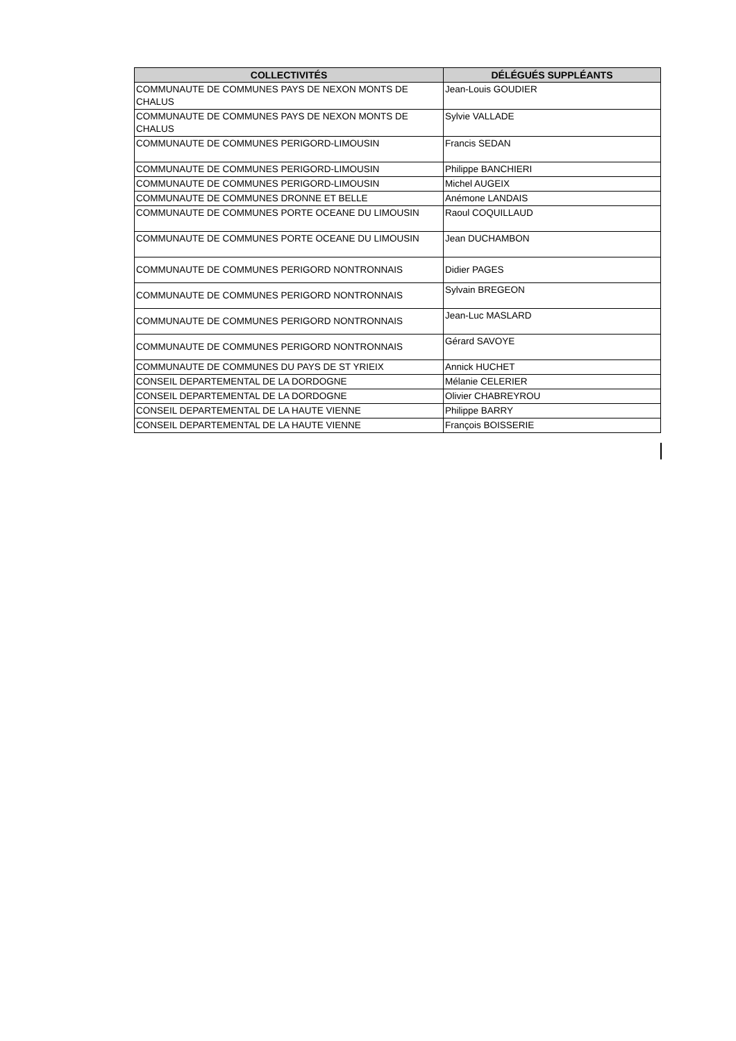| COLLECTIVITÉS | DÉLÉGUÉS SUPPLÉANTS |
| --- | --- |
| COMMUNAUTE DE COMMUNES PAYS DE NEXON MONTS DE CHALUS | Jean-Louis GOUDIER |
| COMMUNAUTE DE COMMUNES PAYS DE NEXON MONTS DE CHALUS | Sylvie VALLADE |
| COMMUNAUTE DE COMMUNES PERIGORD-LIMOUSIN | Francis SEDAN |
| COMMUNAUTE DE COMMUNES PERIGORD-LIMOUSIN | Philippe BANCHIERI |
| COMMUNAUTE DE COMMUNES PERIGORD-LIMOUSIN | Michel AUGEIX |
| COMMUNAUTE DE COMMUNES DRONNE ET BELLE | Anémone LANDAIS |
| COMMUNAUTE DE COMMUNES PORTE OCEANE DU LIMOUSIN | Raoul COQUILLAUD |
| COMMUNAUTE DE COMMUNES PORTE OCEANE DU LIMOUSIN | Jean DUCHAMBON |
| COMMUNAUTE DE COMMUNES PERIGORD NONTRONNAIS | Didier PAGES |
| COMMUNAUTE DE COMMUNES PERIGORD NONTRONNAIS | Sylvain BREGEON |
| COMMUNAUTE DE COMMUNES PERIGORD NONTRONNAIS | Jean-Luc MASLARD |
| COMMUNAUTE DE COMMUNES PERIGORD NONTRONNAIS | Gérard SAVOYE |
| COMMUNAUTE DE COMMUNES DU PAYS DE ST YRIEIX | Annick HUCHET |
| CONSEIL DEPARTEMENTAL DE LA DORDOGNE | Mélanie CELERIER |
| CONSEIL DEPARTEMENTAL DE LA DORDOGNE | Olivier CHABREYROU |
| CONSEIL DEPARTEMENTAL DE LA HAUTE VIENNE | Philippe BARRY |
| CONSEIL DEPARTEMENTAL DE LA HAUTE VIENNE | François BOISSERIE |